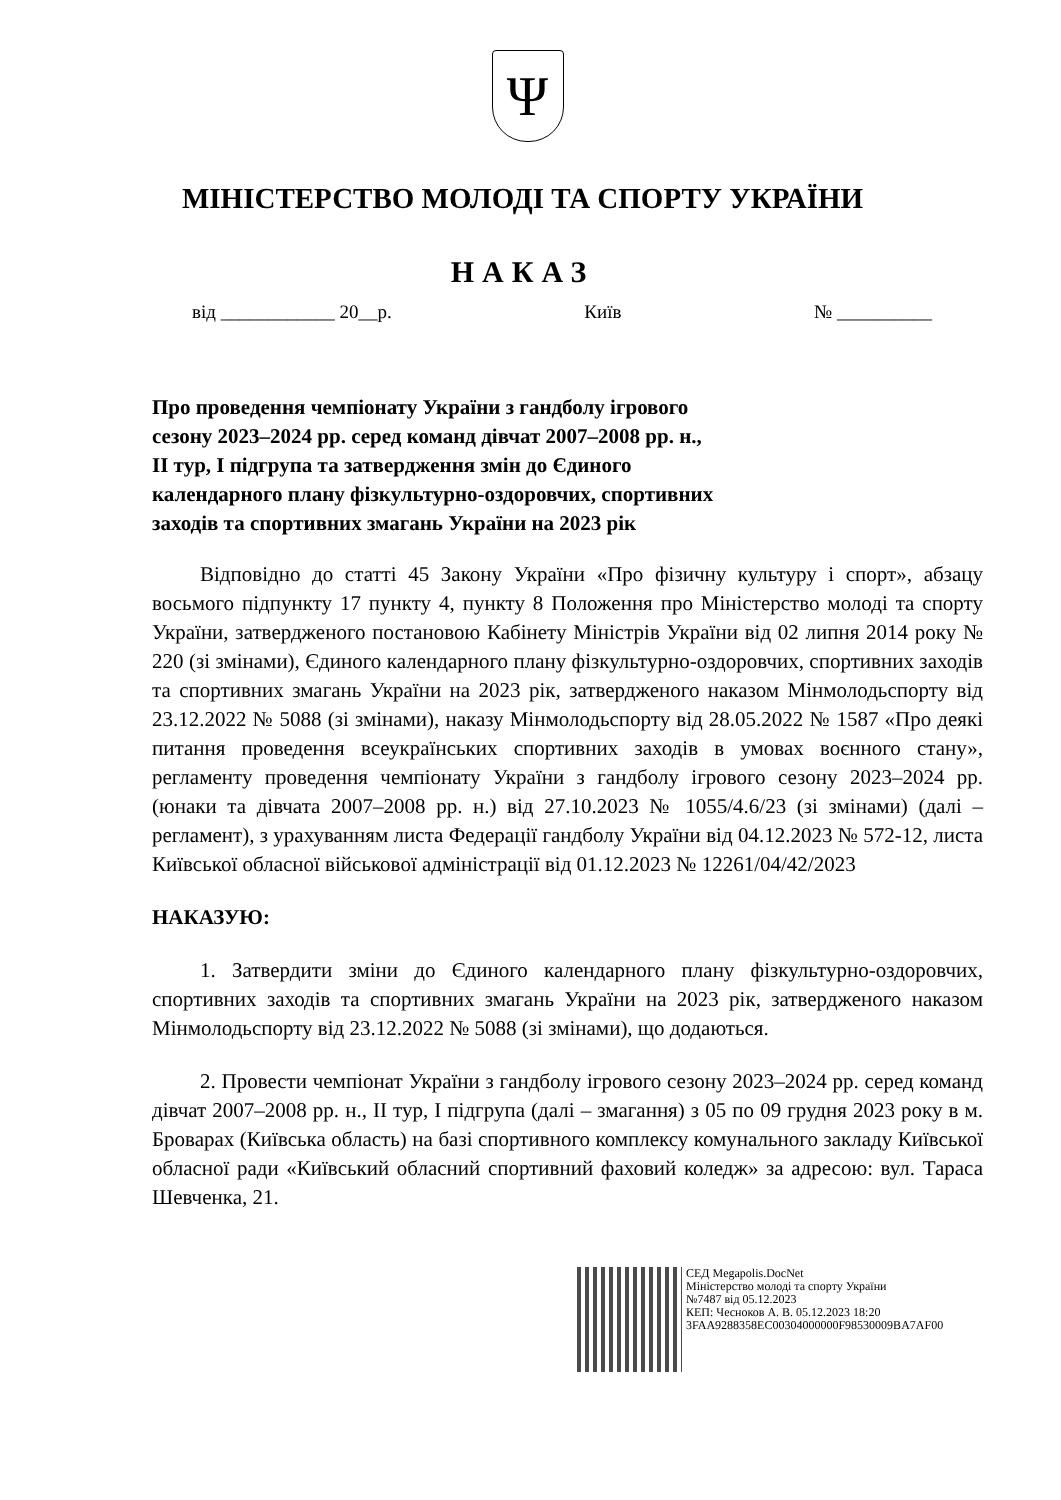Ψ
МІНІСТЕРСТВО МОЛОДІ ТА СПОРТУ УКРАЇНИ
НАКАЗ
від ____________ 20__р. Київ № __________
Про проведення чемпіонату України з гандболу ігрового
сезону 2023–2024 рр. серед команд дівчат 2007–2008 рр. н.,
ІІ тур, І підгрупа та затвердження змін до Єдиного
календарного плану фізкультурно-оздоровчих, спортивних
заходів та спортивних змагань України на 2023 рік
Відповідно до статті 45 Закону України «Про фізичну культуру і спорт», абзацу восьмого підпункту 17 пункту 4, пункту 8 Положення про Міністерство молоді та спорту України, затвердженого постановою Кабінету Міністрів України від 02 липня 2014 року № 220 (зі змінами), Єдиного календарного плану фізкультурно-оздоровчих, спортивних заходів та спортивних змагань України на 2023 рік, затвердженого наказом Мінмолодьспорту від 23.12.2022 № 5088 (зі змінами), наказу Мінмолодьспорту від 28.05.2022 № 1587 «Про деякі питання проведення всеукраїнських спортивних заходів в умовах воєнного стану», регламенту проведення чемпіонату України з гандболу ігрового сезону 2023–2024 рр. (юнаки та дівчата 2007–2008 рр. н.) від 27.10.2023 № 1055/4.6/23 (зі змінами) (далі – регламент), з урахуванням листа Федерації гандболу України від 04.12.2023 № 572-12, листа Київської обласної військової адміністрації від 01.12.2023 № 12261/04/42/2023
НАКАЗУЮ:
1. Затвердити зміни до Єдиного календарного плану фізкультурно-оздоровчих, спортивних заходів та спортивних змагань України на 2023 рік, затвердженого наказом Мінмолодьспорту від 23.12.2022 № 5088 (зі змінами), що додаються.
2. Провести чемпіонат України з гандболу ігрового сезону 2023–2024 рр. серед команд дівчат 2007–2008 рр. н., ІІ тур, І підгрупа (далі – змагання) з 05 по 09 грудня 2023 року в м. Броварах (Київська область) на базі спортивного комплексу комунального закладу Київської обласної ради «Київський обласний спортивний фаховий коледж» за адресою: вул. Тараса Шевченка, 21.
СЕД Megapolis.DocNet
Міністерство молоді та спорту України
№7487 від 05.12.2023
КЕП: Чесноков А. В. 05.12.2023 18:20
3FAA9288358EC00304000000F98530009BA7AF00